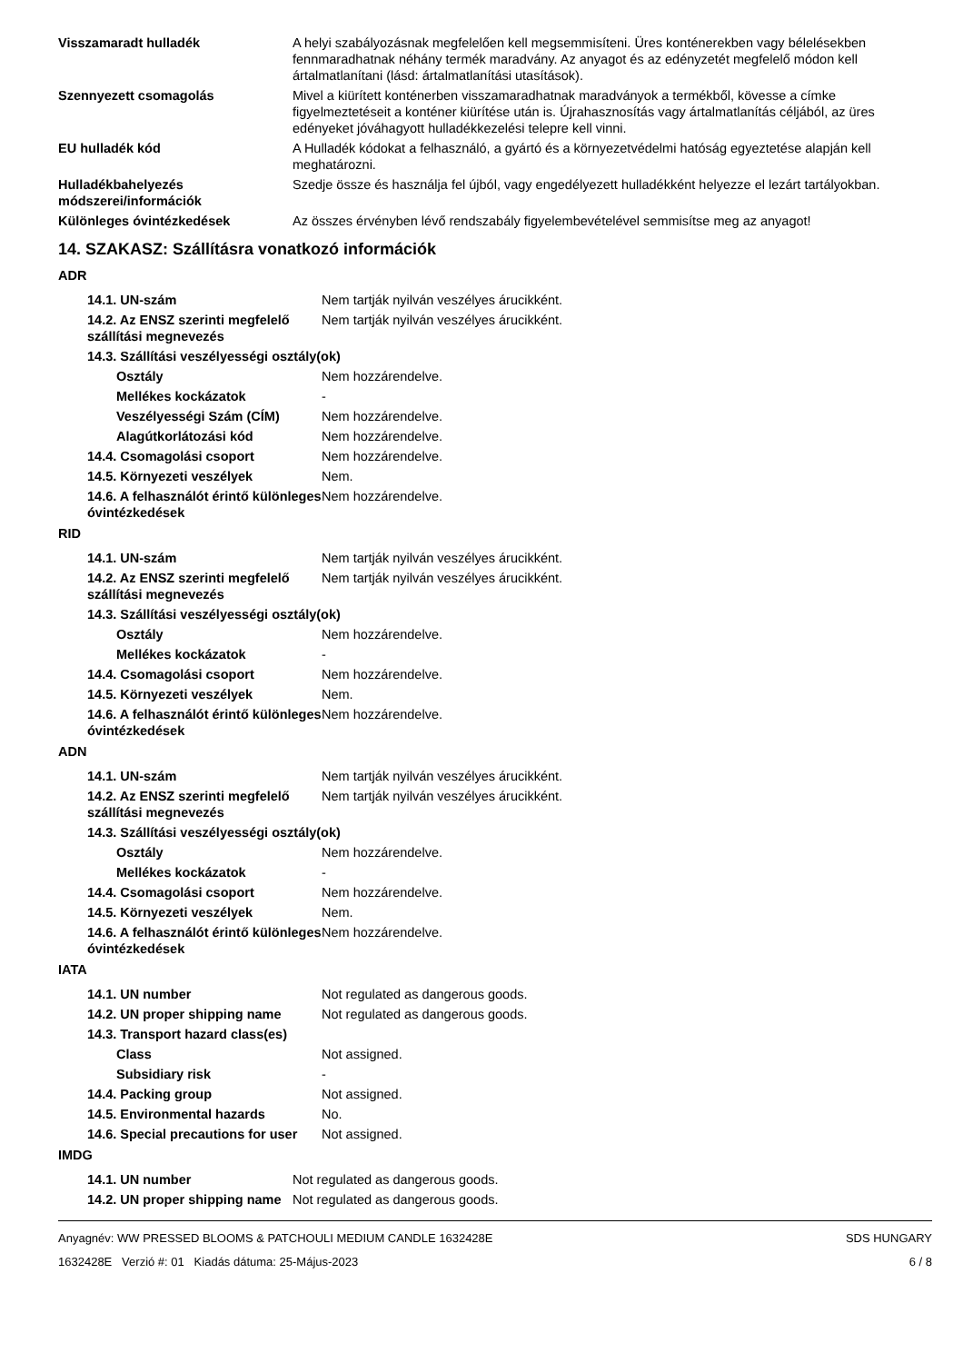| Visszamaradt hulladék | A helyi szabályozásnak megfelelően kell megsemmisíteni. Üres konténerekben vagy bélelésekben fennmaradhatnak néhány termék maradvány. Az anyagot és az edényzetét megfelelő módon kell ártalmatlanítani (lásd: ártalmatlanítási utasítások). |
| Szennyezett csomagolás | Mivel a kiürített konténerben visszamaradhatnak maradványok a termékből, kövesse a címke figyelmeztetéseit a konténer kiürítése után is. Újrahasznosítás vagy ártalmatlanítás céljából, az üres edényeket jóváhagyott hulladékkezelési telepre kell vinni. |
| EU hulladék kód | A Hulladék kódokat a felhasználó, a gyártó és a környezetvédelmi hatóság egyeztetése alapján kell meghatározni. |
| Hulladékbahelyezés módszerei/információk | Szedje össze és használja fel újból, vagy engedélyezett hulladékként helyezze el lezárt tartályokban. |
| Különleges óvintézkedések | Az összes érvényben lévő rendszabály figyelembevételével semmisítse meg az anyagot! |
14. SZAKASZ: Szállításra vonatkozó információk
ADR
| 14.1. UN-szám | Nem tartják nyilván veszélyes árucikként. |
| 14.2. Az ENSZ szerinti megfelelő szállítási megnevezés | Nem tartják nyilván veszélyes árucikként. |
| 14.3. Szállítási veszélyességi osztály(ok) | |
| Osztály | Nem hozzárendelve. |
| Mellékes kockázatok | - |
| Veszélyességi Szám (CÍM) | Nem hozzárendelve. |
| Alagútkorlátozási kód | Nem hozzárendelve. |
| 14.4. Csomagolási csoport | Nem hozzárendelve. |
| 14.5. Környezeti veszélyek | Nem. |
| 14.6. A felhasználót érintő különleges óvintézkedések | Nem hozzárendelve. |
RID
| 14.1. UN-szám | Nem tartják nyilván veszélyes árucikként. |
| 14.2. Az ENSZ szerinti megfelelő szállítási megnevezés | Nem tartják nyilván veszélyes árucikként. |
| 14.3. Szállítási veszélyességi osztály(ok) | |
| Osztály | Nem hozzárendelve. |
| Mellékes kockázatok | - |
| 14.4. Csomagolási csoport | Nem hozzárendelve. |
| 14.5. Környezeti veszélyek | Nem. |
| 14.6. A felhasználót érintő különleges óvintézkedések | Nem hozzárendelve. |
ADN
| 14.1. UN-szám | Nem tartják nyilván veszélyes árucikként. |
| 14.2. Az ENSZ szerinti megfelelő szállítási megnevezés | Nem tartják nyilván veszélyes árucikként. |
| 14.3. Szállítási veszélyességi osztály(ok) | |
| Osztály | Nem hozzárendelve. |
| Mellékes kockázatok | - |
| 14.4. Csomagolási csoport | Nem hozzárendelve. |
| 14.5. Környezeti veszélyek | Nem. |
| 14.6. A felhasználót érintő különleges óvintézkedések | Nem hozzárendelve. |
IATA
| 14.1. UN number | Not regulated as dangerous goods. |
| 14.2. UN proper shipping name | Not regulated as dangerous goods. |
| 14.3. Transport hazard class(es) | |
| Class | Not assigned. |
| Subsidiary risk | - |
| 14.4. Packing group | Not assigned. |
| 14.5. Environmental hazards | No. |
| 14.6. Special precautions for user | Not assigned. |
IMDG
| 14.1. UN number | Not regulated as dangerous goods. |
| 14.2. UN proper shipping name | Not regulated as dangerous goods. |
Anyagnév: WW PRESSED BLOOMS & PATCHOULI MEDIUM CANDLE 1632428E
1632428E Verzió #: 01 Kiadás dátuma: 25-Május-2023
SDS HUNGARY
6 / 8